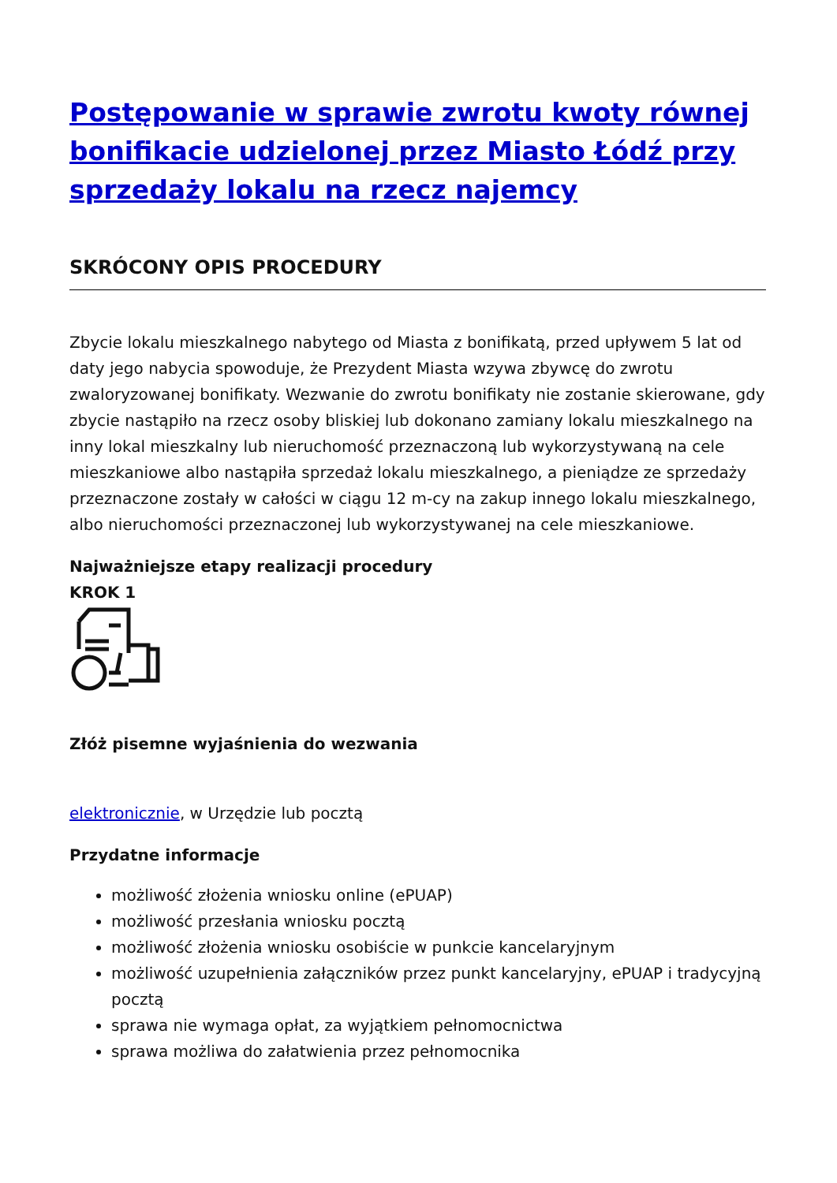Postępowanie w sprawie zwrotu kwoty równej bonifikacie udzielonej przez Miasto Łódź przy sprzedaży lokalu na rzecz najemcy
SKRÓCONY OPIS PROCEDURY
Zbycie lokalu mieszkalnego nabytego od Miasta z bonifikatą, przed upływem 5 lat od daty jego nabycia spowoduje, że Prezydent Miasta wzywa zbywcę do zwrotu zwaloryzowanej bonifikaty. Wezwanie do zwrotu bonifikaty nie zostanie skierowane, gdy zbycie nastąpiło na rzecz osoby bliskiej lub dokonano zamiany lokalu mieszkalnego na inny lokal mieszkalny lub nieruchomość przeznaczoną lub wykorzystywaną na cele mieszkaniowe albo nastąpiła sprzedaż lokalu mieszkalnego, a pieniądze ze sprzedaży przeznaczone zostały w całości w ciągu 12 m-cy na zakup innego lokalu mieszkalnego, albo nieruchomości przeznaczonej lub wykorzystywanej na cele mieszkaniowe.
Najważniejsze etapy realizacji procedury
KROK 1
Złóż pisemne wyjaśnienia do wezwania
elektronicznie, w Urzędzie lub pocztą
Przydatne informacje
możliwość złożenia wniosku online (ePUAP)
możliwość przesłania wniosku pocztą
możliwość złożenia wniosku osobiście w punkcie kancelaryjnym
możliwość uzupełnienia załączników przez punkt kancelaryjny, ePUAP i tradycyjną pocztą
sprawa nie wymaga opłat, za wyjątkiem pełnomocnictwa
sprawa możliwa do załatwienia przez pełnomocnika